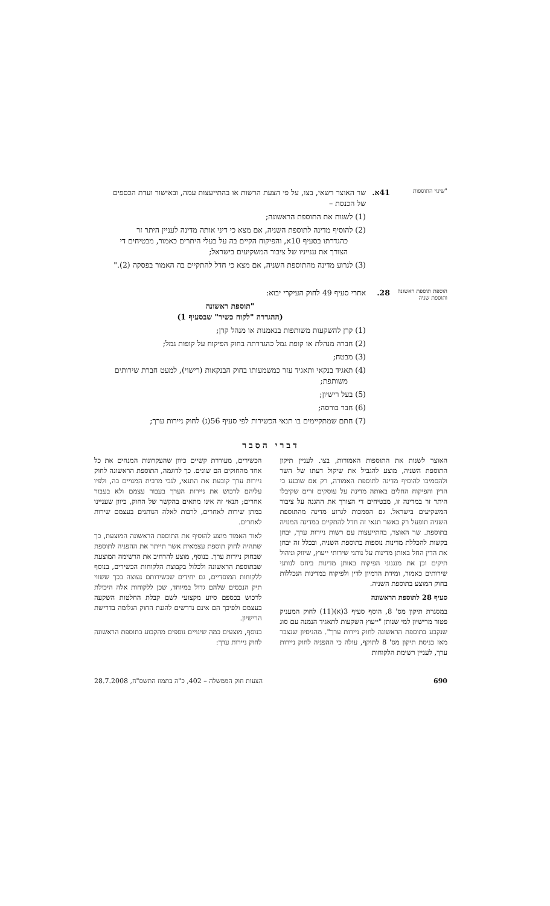"שינוי התוספות
41א. שר האוצר רשאי, בצו, על פי הצעת הרשות או בהתייעצות עמה, ובאישור ועדת הכספים של הכנסת –
(1) לשנות את התוספת הראשונה;
(2) להוסיף מדינה לתוספת השניה, אם מצא כי דיני אותה מדינה לעניין היתר זר כהגדרתו בסעיף 10א, והפיקוח הקיים בה על בעלי היתרים כאמור, מבטיחים די הצורך את ענייניו של ציבור המשקיעים בישראל;
(3) לגרוע מדינה מהתוספת השניה, אם מצא כי חדל להתקיים בה האמור בפסקה (2)."
הוספת תוספת ראשונה ותוספת שניה
28. אחרי סעיף 49 לחוק העיקרי יבוא:
"תוספת ראשונה
(ההגדרה "לקוח כשיר" שבסעיף 1)
(1) קרן להשקעות משותפות בנאמנות או מנהל קרן;
(2) חברה מנהלת או קופת גמל כהגדרתה בחוק הפיקוח על קופות גמל;
(3) מבטח;
(4) תאגיד בנקאי ותאגיד עזר כמשמעותו בחוק הבנקאות (רישוי), למעט חברת שירותים משותפת;
(5) בעל רישיון;
(6) חבר בורסה;
(7) חתם שמתקיימים בו תנאי הכשירות לפי סעיף 56(ג) לחוק ניירות ערך;
דברי הסבר
האוצר לשנות את התוספות האמורות, בצו. לעניין תיקון התוספת השניה, מוצע להגביל את שיקול דעתו של השר ולהסמיכו להוסיף מדינה לתוספת האמורה, רק אם שוכנע כי הדין והפיקוח החלים באותה מדינה על עוסקים זרים שקיבלו היתר זר במדינה זו, מבטיחים די הצורך את ההגנה על ציבור המשקיעים בישראל. גם הסמכות לגרוע מדינה מהתוספת השניה תופעל רק כאשר תנאי זה חדל להתקיים במדינה המנויה בתוספת. שר האוצר, בהתייעצות עם רשות ניירות ערך, יבחן בקשות להכללת מדינות נוספות בתוספת השניה, ובכלל זה יבחן את הדין החל באותן מדינות על נותני שירותי ייעוץ, שיווק וניהול תיקים וכן את מנגנוני הפיקוח באותן מדינות ביחס לנותני שירותים כאמור, ומידת הדמיון לדין ולפיקוח במדינות הנכללות בחוק המוצע בתוספת השניה.
סעיף 28 לתוספת הראשונה
במסגרת תיקון מס' 8, הוסף סעיף 3(א)(11) לחוק המעניק פטור מרישיון למי שנותן "ייעוץ השקעות לתאגיד הנמנה עם סוג שנקבע בתוספת הראשונה לחוק ניירות ערך". מהניסיון שנצבר מאז כניסת תיקון מס' 8 לתוקף, עולה כי ההפניה לחוק ניירות ערך, לעניין רשימת הלקוחות
הכשירים, מעוררת קשיים כיוון שהעקרונות המנחים את כל אחד מהחוקים הם שונים. כך לדוגמה, התוספת הראשונה לחוק ניירות ערך קובעת את התנאי, לגבי מרבית המנויים בה, ולפיו עליהם לרכוש את ניירות הערך בעבור עצמם ולא בעבור אחרים; תנאי זה אינו מתאים בהקשר של החוק, כיוון שעניינו במתן שירות לאחרים, לרבות לאלה הנותנים בעצמם שירות לאחרים.
לאור האמור מוצע להוסיף את התוספת הראשונה המוצעת, כך שתהיה לחוק תוספת עצמאית אשר תייתר את ההפניה לתוספת שבחוק ניירות ערך. בנוסף, מוצע להרחיב את הרשימה המוצעת שבתוספת הראשונה ולכלול בקבוצת הלקוחות הכשירים, בנוסף ללקוחות המוסדיים, גם יחידים שכשירותם נעוצה בכך ששווי תיק הנכסים שלהם גדול במיוחד, שכן ללקוחות אלה היכולת לרכוש בכספם סיוע מקצועי לשם קבלת החלטות השקעה בעצמם ולפיכך הם אינם נדרשים להגנת החוק הגלומה בדרישת הרישיון.
בנוסף, מוצעים כמה שינויים נוספים מהקבוע בתוספת הראשונה לחוק ניירות ערך:
690 הצעות חוק הממשלה – 402, כ"ה בתמוז התשס"ח, 28.7.2008